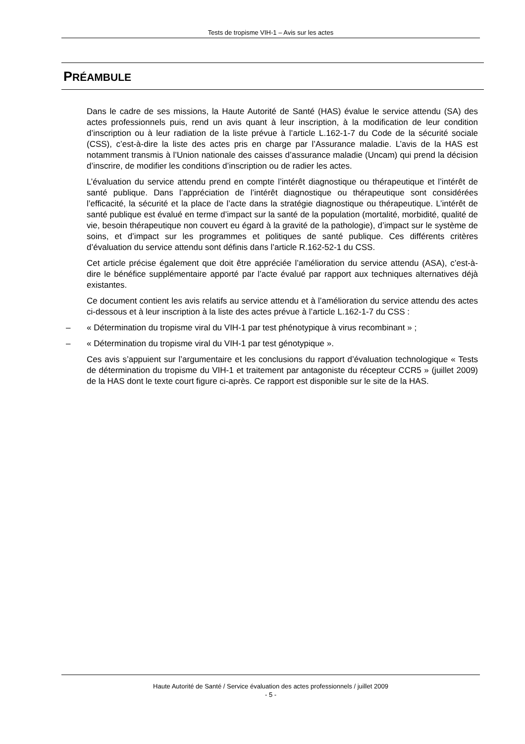Tests de tropisme VIH-1 – Avis sur les actes
PRÉAMBULE
Dans le cadre de ses missions, la Haute Autorité de Santé (HAS) évalue le service attendu (SA) des actes professionnels puis, rend un avis quant à leur inscription, à la modification de leur condition d’inscription ou à leur radiation de la liste prévue à l’article L.162-1-7 du Code de la sécurité sociale (CSS), c’est-à-dire la liste des actes pris en charge par l’Assurance maladie. L’avis de la HAS est notamment transmis à l’Union nationale des caisses d’assurance maladie (Uncam) qui prend la décision d’inscrire, de modifier les conditions d’inscription ou de radier les actes.
L’évaluation du service attendu prend en compte l’intérêt diagnostique ou thérapeutique et l’intérêt de santé publique. Dans l’appréciation de l’intérêt diagnostique ou thérapeutique sont considérées l’efficacité, la sécurité et la place de l’acte dans la stratégie diagnostique ou thérapeutique. L’intérêt de santé publique est évalué en terme d’impact sur la santé de la population (mortalité, morbidité, qualité de vie, besoin thérapeutique non couvert eu égard à la gravité de la pathologie), d’impact sur le système de soins, et d’impact sur les programmes et politiques de santé publique. Ces différents critères d’évaluation du service attendu sont définis dans l’article R.162-52-1 du CSS.
Cet article précise également que doit être appréciée l’amélioration du service attendu (ASA), c’est-à-dire le bénéfice supplémentaire apporté par l’acte évalué par rapport aux techniques alternatives déjà existantes.
Ce document contient les avis relatifs au service attendu et à l’amélioration du service attendu des actes ci-dessous et à leur inscription à la liste des actes prévue à l’article L.162-1-7 du CSS :
– « Détermination du tropisme viral du VIH-1 par test phénotypique à virus recombinant » ;
– « Détermination du tropisme viral du VIH-1 par test génotypique ».
Ces avis s’appuient sur l’argumentaire et les conclusions du rapport d’évaluation technologique « Tests de détermination du tropisme du VIH-1 et traitement par antagoniste du récepteur CCR5 » (juillet 2009) de la HAS dont le texte court figure ci-après. Ce rapport est disponible sur le site de la HAS.
Haute Autorité de Santé / Service évaluation des actes professionnels / juillet 2009
- 5 -